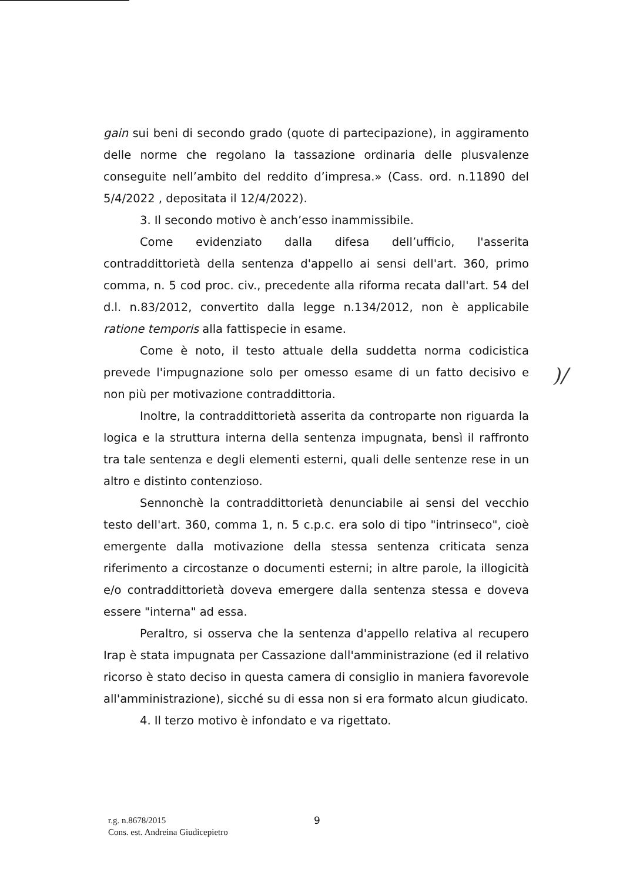gain sui beni di secondo grado (quote di partecipazione), in aggiramento delle norme che regolano la tassazione ordinaria delle plusvalenze conseguite nell’ambito del reddito d’impresa.» (Cass. ord. n.11890 del 5/4/2022 , depositata il 12/4/2022).
3. Il secondo motivo è anch’esso inammissibile.
Come evidenziato dalla difesa dell’ufficio, l'asserita contraddittorietà della sentenza d'appello ai sensi dell'art. 360, primo comma, n. 5 cod proc. civ., precedente alla riforma recata dall'art. 54 del d.l. n.83/2012, convertito dalla legge n.134/2012, non è applicabile ratione temporis alla fattispecie in esame.
Come è noto, il testo attuale della suddetta norma codicistica prevede l'impugnazione solo per omesso esame di un fatto decisivo e non più per motivazione contraddittoria.
Inoltre, la contraddittorietà asserita da controparte non riguarda la logica e la struttura interna della sentenza impugnata, bensì il raffronto tra tale sentenza e degli elementi esterni, quali delle sentenze rese in un altro e distinto contenzioso.
Sennonchè la contraddittorietà denunciabile ai sensi del vecchio testo dell'art. 360, comma 1, n. 5 c.p.c. era solo di tipo "intrinseco", cioè emergente dalla motivazione della stessa sentenza criticata senza riferimento a circostanze o documenti esterni; in altre parole, la illogicità e/o contraddittorietà doveva emergere dalla sentenza stessa e doveva essere "interna" ad essa.
Peraltro, si osserva che la sentenza d'appello relativa al recupero Irap è stata impugnata per Cassazione dall'amministrazione (ed il relativo ricorso è stato deciso in questa camera di consiglio in maniera favorevole all'amministrazione), sicché su di essa non si era formato alcun giudicato.
4. Il terzo motivo è infondato e va rigettato.
)/
r.g. n.8678/2015
Cons. est. Andreina Giudicepietro
9